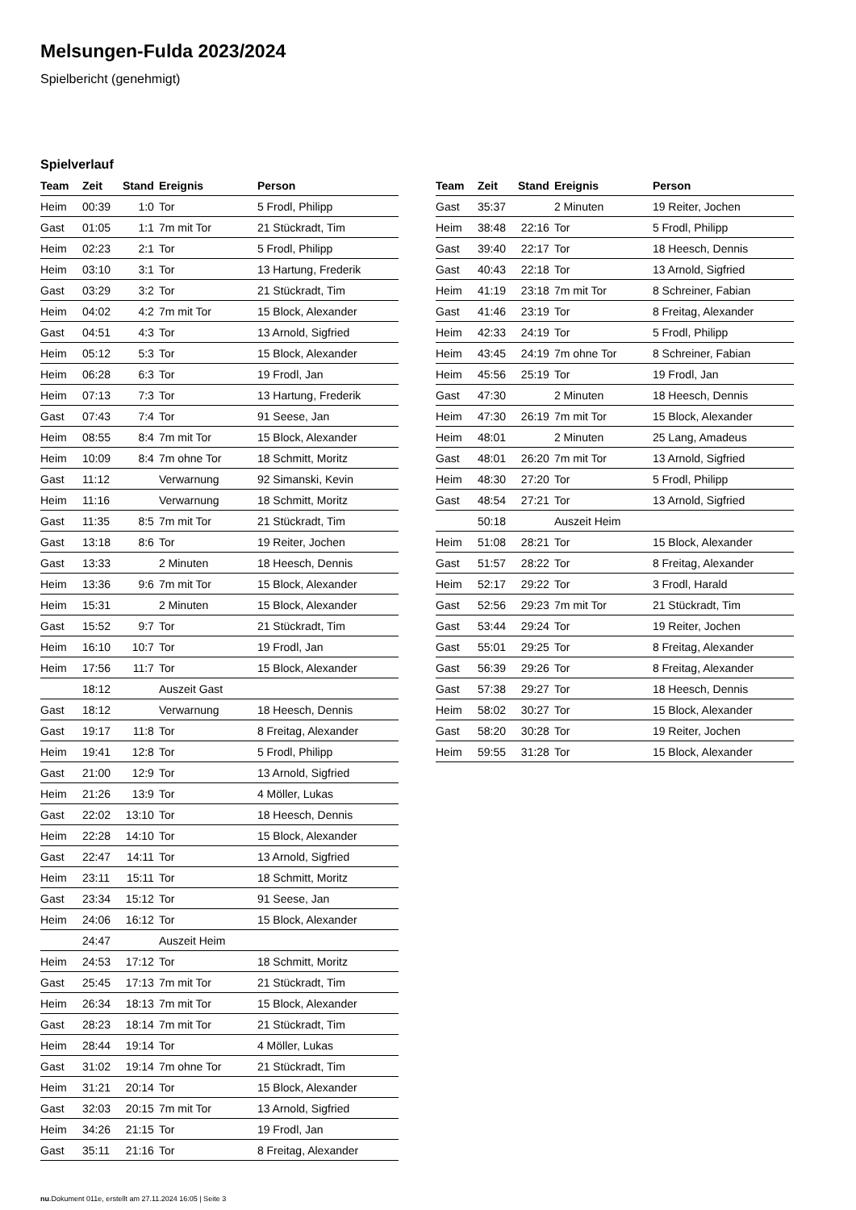Melsungen-Fulda 2023/2024
Spielbericht (genehmigt)
Spielverlauf
| Team | Zeit | Stand | Ereignis | Person |
| --- | --- | --- | --- | --- |
| Heim | 00:39 | 1:0 | Tor | 5 Frodl, Philipp |
| Gast | 01:05 | 1:1 | 7m mit Tor | 21 Stückradt, Tim |
| Heim | 02:23 | 2:1 | Tor | 5 Frodl, Philipp |
| Heim | 03:10 | 3:1 | Tor | 13 Hartung, Frederik |
| Gast | 03:29 | 3:2 | Tor | 21 Stückradt, Tim |
| Heim | 04:02 | 4:2 | 7m mit Tor | 15 Block, Alexander |
| Gast | 04:51 | 4:3 | Tor | 13 Arnold, Sigfried |
| Heim | 05:12 | 5:3 | Tor | 15 Block, Alexander |
| Heim | 06:28 | 6:3 | Tor | 19 Frodl, Jan |
| Heim | 07:13 | 7:3 | Tor | 13 Hartung, Frederik |
| Gast | 07:43 | 7:4 | Tor | 91 Seese, Jan |
| Heim | 08:55 | 8:4 | 7m mit Tor | 15 Block, Alexander |
| Heim | 10:09 | 8:4 | 7m ohne Tor | 18 Schmitt, Moritz |
| Gast | 11:12 | | Verwarnung | 92 Simanski, Kevin |
| Heim | 11:16 | | Verwarnung | 18 Schmitt, Moritz |
| Gast | 11:35 | 8:5 | 7m mit Tor | 21 Stückradt, Tim |
| Gast | 13:18 | 8:6 | Tor | 19 Reiter, Jochen |
| Gast | 13:33 | | 2 Minuten | 18 Heesch, Dennis |
| Heim | 13:36 | 9:6 | 7m mit Tor | 15 Block, Alexander |
| Heim | 15:31 | | 2 Minuten | 15 Block, Alexander |
| Gast | 15:52 | 9:7 | Tor | 21 Stückradt, Tim |
| Heim | 16:10 | 10:7 | Tor | 19 Frodl, Jan |
| Heim | 17:56 | 11:7 | Tor | 15 Block, Alexander |
| | 18:12 | | Auszeit Gast | |
| Gast | 18:12 | | Verwarnung | 18 Heesch, Dennis |
| Gast | 19:17 | 11:8 | Tor | 8 Freitag, Alexander |
| Heim | 19:41 | 12:8 | Tor | 5 Frodl, Philipp |
| Gast | 21:00 | 12:9 | Tor | 13 Arnold, Sigfried |
| Heim | 21:26 | 13:9 | Tor | 4 Möller, Lukas |
| Gast | 22:02 | 13:10 | Tor | 18 Heesch, Dennis |
| Heim | 22:28 | 14:10 | Tor | 15 Block, Alexander |
| Gast | 22:47 | 14:11 | Tor | 13 Arnold, Sigfried |
| Heim | 23:11 | 15:11 | Tor | 18 Schmitt, Moritz |
| Gast | 23:34 | 15:12 | Tor | 91 Seese, Jan |
| Heim | 24:06 | 16:12 | Tor | 15 Block, Alexander |
| | 24:47 | | Auszeit Heim | |
| Heim | 24:53 | 17:12 | Tor | 18 Schmitt, Moritz |
| Gast | 25:45 | 17:13 | 7m mit Tor | 21 Stückradt, Tim |
| Heim | 26:34 | 18:13 | 7m mit Tor | 15 Block, Alexander |
| Gast | 28:23 | 18:14 | 7m mit Tor | 21 Stückradt, Tim |
| Heim | 28:44 | 19:14 | Tor | 4 Möller, Lukas |
| Gast | 31:02 | 19:14 | 7m ohne Tor | 21 Stückradt, Tim |
| Heim | 31:21 | 20:14 | Tor | 15 Block, Alexander |
| Gast | 32:03 | 20:15 | 7m mit Tor | 13 Arnold, Sigfried |
| Heim | 34:26 | 21:15 | Tor | 19 Frodl, Jan |
| Gast | 35:11 | 21:16 | Tor | 8 Freitag, Alexander |
| Team | Zeit | Stand | Ereignis | Person |
| --- | --- | --- | --- | --- |
| Gast | 35:37 | | 2 Minuten | 19 Reiter, Jochen |
| Heim | 38:48 | 22:16 | Tor | 5 Frodl, Philipp |
| Gast | 39:40 | 22:17 | Tor | 18 Heesch, Dennis |
| Gast | 40:43 | 22:18 | Tor | 13 Arnold, Sigfried |
| Heim | 41:19 | 23:18 | 7m mit Tor | 8 Schreiner, Fabian |
| Gast | 41:46 | 23:19 | Tor | 8 Freitag, Alexander |
| Heim | 42:33 | 24:19 | Tor | 5 Frodl, Philipp |
| Heim | 43:45 | 24:19 | 7m ohne Tor | 8 Schreiner, Fabian |
| Heim | 45:56 | 25:19 | Tor | 19 Frodl, Jan |
| Gast | 47:30 | | 2 Minuten | 18 Heesch, Dennis |
| Heim | 47:30 | 26:19 | 7m mit Tor | 15 Block, Alexander |
| Heim | 48:01 | | 2 Minuten | 25 Lang, Amadeus |
| Gast | 48:01 | 26:20 | 7m mit Tor | 13 Arnold, Sigfried |
| Heim | 48:30 | 27:20 | Tor | 5 Frodl, Philipp |
| Gast | 48:54 | 27:21 | Tor | 13 Arnold, Sigfried |
| | 50:18 | | Auszeit Heim | |
| Heim | 51:08 | 28:21 | Tor | 15 Block, Alexander |
| Gast | 51:57 | 28:22 | Tor | 8 Freitag, Alexander |
| Heim | 52:17 | 29:22 | Tor | 3 Frodl, Harald |
| Gast | 52:56 | 29:23 | 7m mit Tor | 21 Stückradt, Tim |
| Gast | 53:44 | 29:24 | Tor | 19 Reiter, Jochen |
| Gast | 55:01 | 29:25 | Tor | 8 Freitag, Alexander |
| Gast | 56:39 | 29:26 | Tor | 8 Freitag, Alexander |
| Gast | 57:38 | 29:27 | Tor | 18 Heesch, Dennis |
| Heim | 58:02 | 30:27 | Tor | 15 Block, Alexander |
| Gast | 58:20 | 30:28 | Tor | 19 Reiter, Jochen |
| Heim | 59:55 | 31:28 | Tor | 15 Block, Alexander |
nu.Dokument 011e, erstellt am 27.11.2024 16:05 | Seite 3